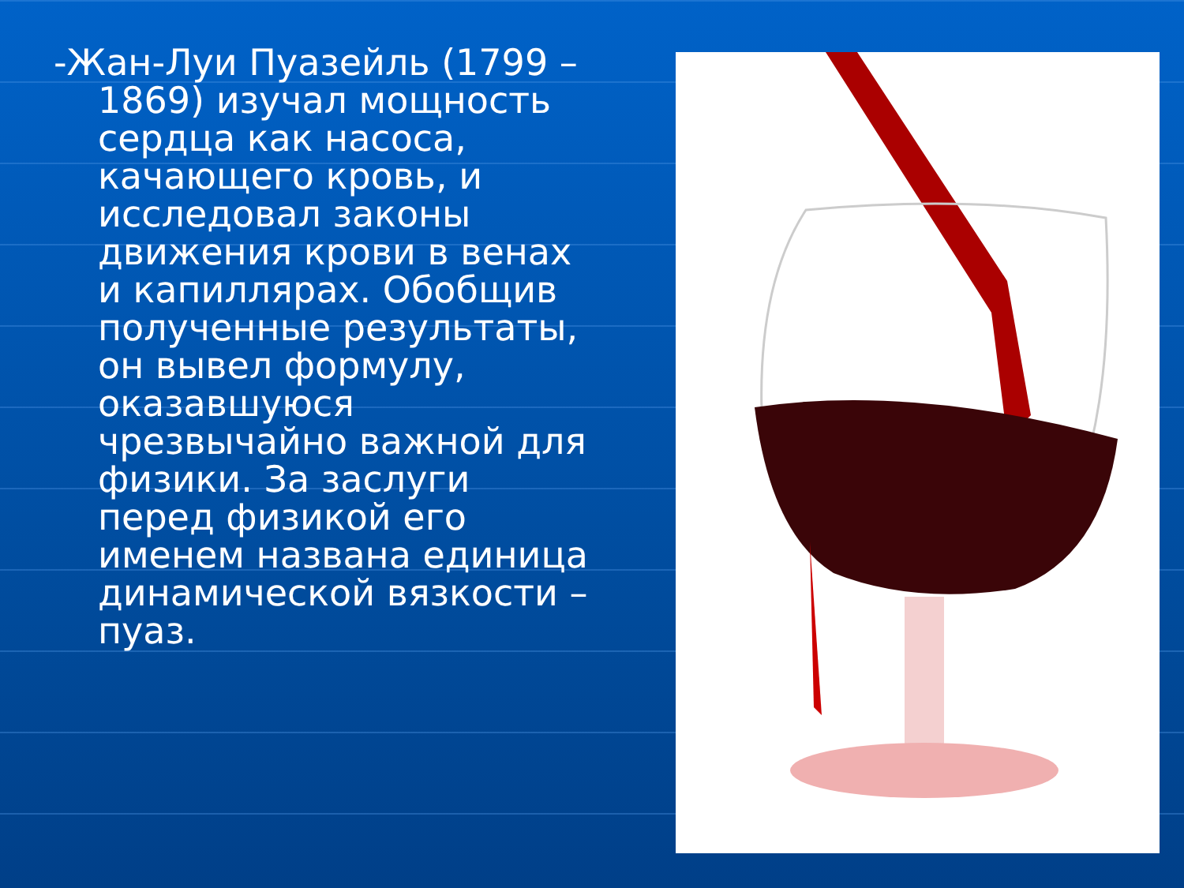-Жан-Луи Пуазейль (1799 – 1869) изучал мощность сердца как насоса, качающего кровь, и исследовал законы движения крови в венах и капиллярах. Обобщив полученные результаты, он вывел формулу, оказавшуюся чрезвычайно важной для физики. За заслуги перед физикой его именем названа единица динамической вязкости – пуаз.